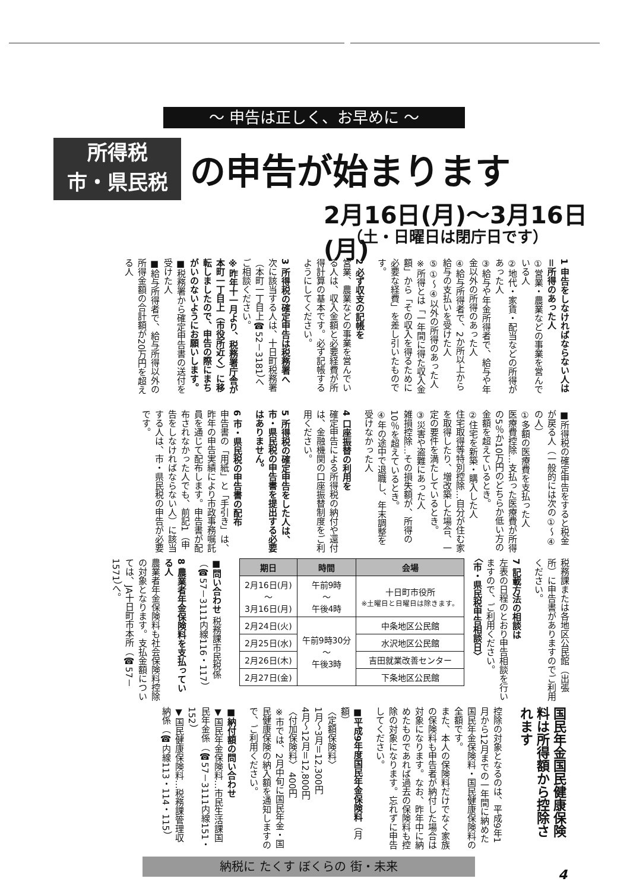～ 申告は正しく、お早めに ～
所得税
市・県民税
の申告が始まります
2月16日(月)～3月16日(月)
（土・日曜日は閉庁日です）
1 申告をしなければならない人は＝所得のあった人
①営業・農業などの事業を営んでいる人
②地代・家賃・配当などの所得があった人
③給与や年金所得者で、給与や年金以外の所得のあった人
④給与所得者で、2か所以上から給与の支払いを受けた人
⑤①～④以外の所得のあった人
※所得とは「一年間に得た収入金額」から「その収入を得るために必要な経費」を差し引いたものです。
2 必ず収支の記帳を
営業、農業などの事業を営んでいる人は、収入金額と必要経費が所得計算の基本です。必ず記帳するようにしてください。
3 所得税の確定申告は税務署へ
次に該当する人は、十日町税務署（本町一丁目上☎52－3181）へご相談ください。
※昨年十一月より、税務署庁舎が本町一丁目上（市役所近く）に移転しましたので、申告の際にまちがいのないようにお願いします。
■税務署から確定申告書の送付を受けた人
■給与所得者で、給与所得以外の所得金額の合計額が20万円を超える人
■所得税の確定申告をすると税金が戻る人（一般的には次の①～④の人）
①多額の医療費を支払った人
医療費控除…支払った医療費が所得の5％か10万円のどちらか低い方の金額を超えているとき。
②住宅を新築・購入した人
住宅取得等特別控除…自分が住む家を取得したり、増改築した場合、一定の要件を満たしているとき。
③災害や盗難にあった人
雑損控除…その損失額が、所得の10％を超えているとき。
④年の途中で退職し、年末調整を受けなかった人
4 口座振替の利用を
確定申告による所得税の納付や還付は、金融機関の口座振替制度をご利用ください。
5 所得税の確定申告をした人は、市・県民税の申告書を提出する必要はありません。
6 市・県民税の申告書の配布
申告書の「用紙」と「手引き」は、昨年の申告実績により市政事務嘱託員を通じて配布します。申告書が配布されなかった人でも、前記1（申告をしなければならない人）に該当する人は、市・県民税の申告が必要です。
税務課または各地区公民館（出張所）に申告書がありますのでご利用ください。
7 記載方法の相談は
左表の日程のとおり申告相談を行いますので、ご利用ください。
〈市・県民税申告相談日〉
| 期日 | 時間 | 会場 |
| --- | --- | --- |
| 2月16日(月) ～ 3月16日(月) | 午前9時 ～ 午後4時 | 十日町市役所 ※土曜日と日曜日は除きます。 |
| 2月24日(火) | 午前9時30分 ～ 午後3時 | 中条地区公民館 |
| 2月25日(水) | | 水沢地区公民館 |
| 2月26日(木) | | 吉田就業改善センター |
| 2月27日(金) | | 下条地区公民館 |
■問い合わせ 税務課市民税係（☎57－3111内線116・117）
8 農業者年金保険料を支払っている人
農業者年金保険料も社会保険料控除の対象となります。支払金額については、JA十日町市本所（☎57－1571）へ。
国民年金国民健康保険料は所得額から控除されます
控除の対象となるのは、平成9年1月から12月までの一年間に納めた国民年金保険料・国民健康保険料の全額です。
また、本人の保険料だけでなく家族の保険料も申告者が納付した場合は対象になります。なお、昨年中に納めたものであれば過去の保険料も控除の対象になります。忘れずに申告してください。
■平成9年度国民年金保険料（月額）
〈定額保険料〉
1月～3月＝12,300円
4月～12月＝12,800円
〈付加保険料〉 400円
※市では、2月中旬に国民年金・国民健康保険の納入額を通知しますので、ご利用ください。
■納付額の問い合わせ
▼国民年金保険料…市民生活課国民年金係（☎57－3111内線151・152）
▼国民健康保険料…税務課管理収納係（☎内線113・114・115）
納税に たくす ぼくらの 街・未来
4